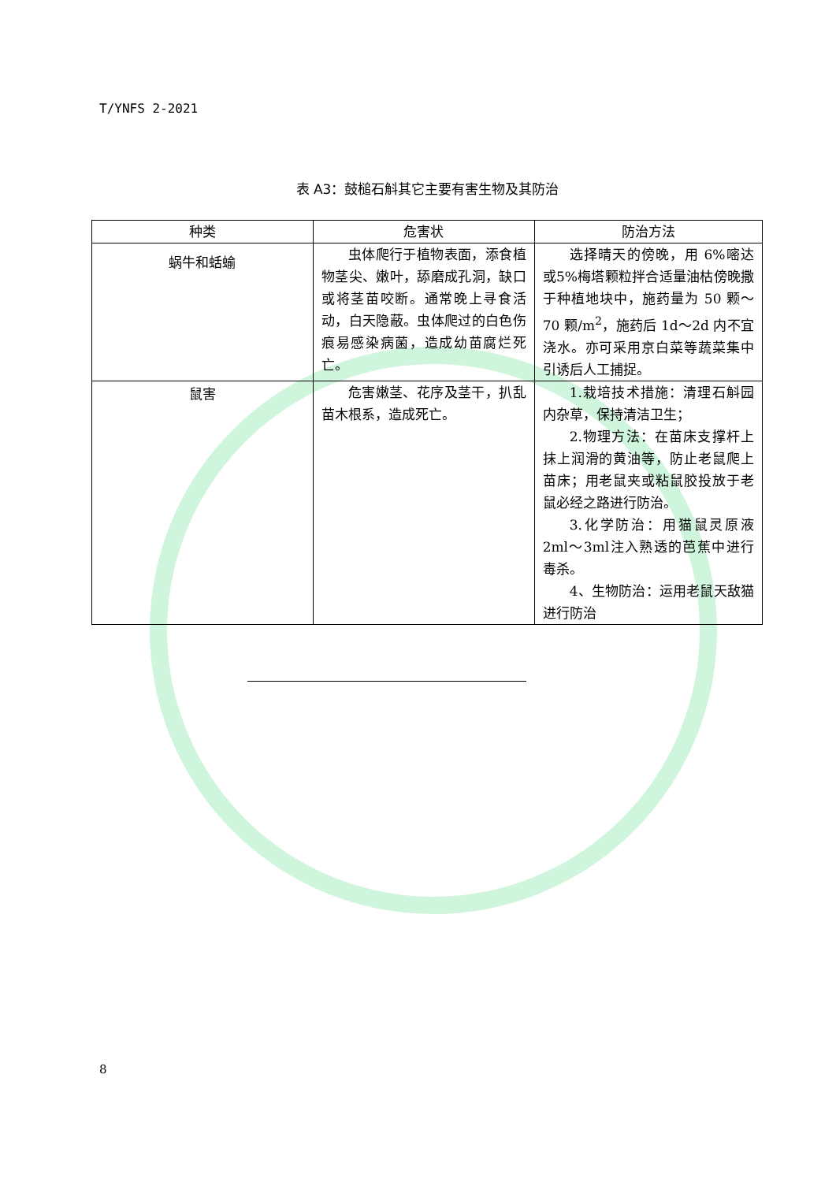T/YNFS 2-2021
表 A3：鼓槌石斛其它主要有害生物及其防治
| 种类 | 危害状 | 防治方法 |
| --- | --- | --- |
| 蜗牛和蛞蝓 | 虫体爬行于植物表面，添食植物茎尖、嫩叶，舔磨成孔洞，缺口或将茎苗咬断。通常晚上寻食活动，白天隐蔽。虫体爬过的白色伤痕易感染病菌，造成幼苗腐烂死亡。 | 选择晴天的傍晚，用 6%嘧达或5%梅塔颗粒拌合适量油枯傍晚撒于种植地块中，施药量为 50 颗～70 颗/m<sup>2</sup>，施药后 1d～2d 内不宜浇水。亦可采用京白菜等蔬菜集中引诱后人工捕捉。 |
| 鼠害 | 危害嫩茎、花序及茎干，扒乱苗木根系，造成死亡。 | 1.栽培技术措施：清理石斛园内杂草，保持清洁卫生； 2.物理方法：在苗床支撑杆上抹上润滑的黄油等，防止老鼠爬上苗床；用老鼠夹或粘鼠胶投放于老鼠必经之路进行防治。 3.化学防治：用猫鼠灵原液2ml～3ml注入熟透的芭蕉中进行毒杀。 4、生物防治：运用老鼠天敌猫进行防治 |
8